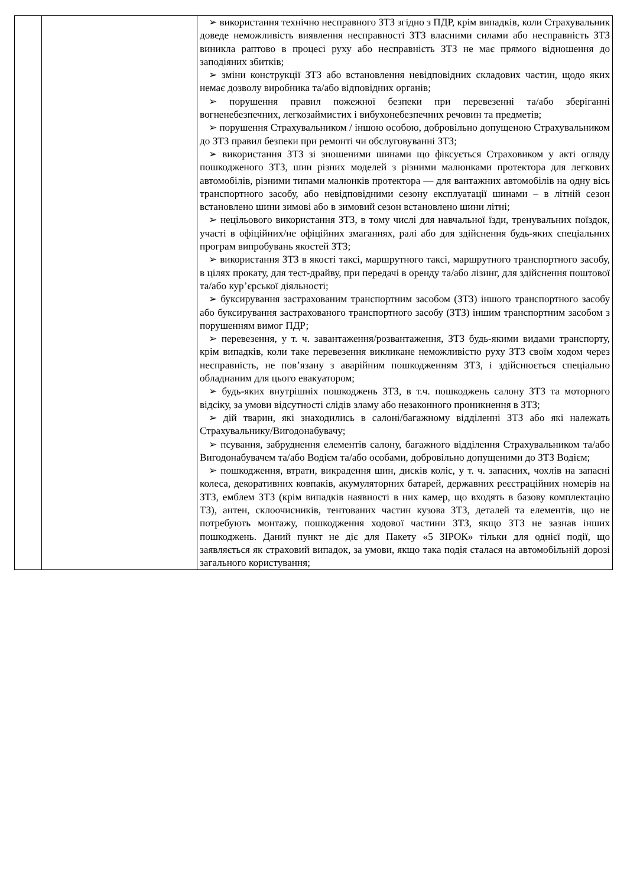| | | ➢ використання технічно несправного ЗТЗ згідно з ПДР, крім випадків, коли Страхувальник доведе неможливість виявлення несправності ЗТЗ власними силами або несправність ЗТЗ виникла раптово в процесі руху або несправність ЗТЗ не має прямого відношення до заподіяних збитків; ➢ зміни конструкції ЗТЗ або встановлення невідповідних складових частин, щодо яких немає дозволу виробника та/або відповідних органів; ➢ порушення правил пожежної безпеки при перевезенні та/або зберіганні вогненебезпечних, легкозаймистих і вибухонебезпечних речовин та предметів; ➢ порушення Страхувальником / іншою особою, добровільно допущеною Страхувальником до ЗТЗ правил безпеки при ремонті чи обслуговуванні ЗТЗ; ➢ використання ЗТЗ зі зношеними шинами що фіксується Страховиком у акті огляду пошкодженого ЗТЗ, шин різних моделей з різними малюнками протектора для легкових автомобілів, різними типами малюнків протектора — для вантажних автомобілів на одну вісь транспортного засобу, або невідповідними сезону експлуатації шинами – в літній сезон встановлено шини зимові або в зимовий сезон встановлено шини літні; ➢ нецільового використання ЗТЗ, в тому числі для навчальної їзди, тренувальних поїздок, участі в офіційних/не офіційних змаганнях, ралі або для здійснення будь-яких спеціальних програм випробувань якостей ЗТЗ; ➢ використання ЗТЗ в якості таксі, маршрутного таксі, маршрутного транспортного засобу, в цілях прокату, для тест-драйву, при передачі в оренду та/або лізинг, для здійснення поштової та/або кур’єрської діяльності; ➢ буксирування застрахованим транспортним засобом (ЗТЗ) іншого транспортного засобу або буксирування застрахованого транспортного засобу (ЗТЗ) іншим транспортним засобом з порушенням вимог ПДР; ➢ перевезення, у т. ч. завантаження/розвантаження, ЗТЗ будь-якими видами транспорту, крім випадків, коли таке перевезення викликане неможливістю руху ЗТЗ своїм ходом через несправність, не пов’язану з аварійним пошкодженням ЗТЗ, і здійснюється спеціально обладнаним для цього евакуатором; ➢ будь-яких внутрішніх пошкоджень ЗТЗ, в т.ч. пошкоджень салону ЗТЗ та моторного відсіку, за умови відсутності слідів зламу або незаконного проникнення в ЗТЗ; ➢ дій тварин, які знаходились в салоні/багажному відділенні ЗТЗ або які належать Страхувальнику/Вигодонабувачу; ➢ псування, забруднення елементів салону, багажного відділення Страхувальником та/або Вигодонабувачем та/або Водієм та/або особами, добровільно допущеними до ЗТЗ Водієм; ➢ пошкодження, втрати, викрадення шин, дисків коліс, у т. ч. запасних, чохлів на запасні колеса, декоративних ковпаків, акумуляторних батарей, державних реєстраційних номерів на ЗТЗ, емблем ЗТЗ (крім випадків наявності в них камер, що входять в базову комплектацію ТЗ), антен, склоочисників, тентованих частин кузова ЗТЗ, деталей та елементів, що не потребують монтажу, пошкодження ходової частини ЗТЗ, якщо ЗТЗ не зазнав інших пошкоджень. Даний пункт не діє для Пакету «5 ЗІРОК» тільки для однієї події, що заявляється як страховий випадок, за умови, якщо така подія сталася на автомобільній дорозі загального користування; |